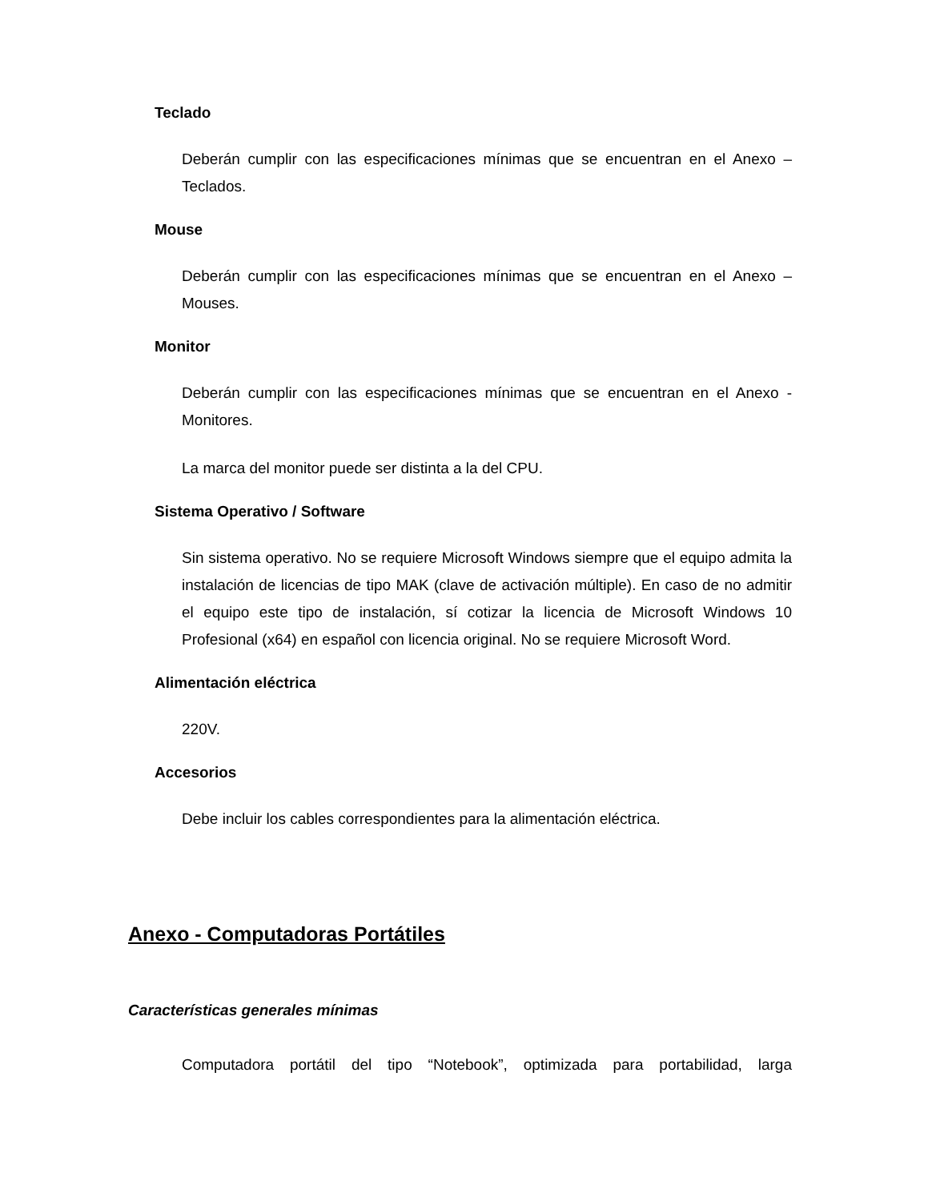Teclado
Deberán cumplir con las especificaciones mínimas que se encuentran en el Anexo – Teclados.
Mouse
Deberán cumplir con las especificaciones mínimas que se encuentran en el Anexo – Mouses.
Monitor
Deberán cumplir con las especificaciones mínimas que se encuentran en el Anexo - Monitores.
La marca del monitor puede ser distinta a la del CPU.
Sistema Operativo / Software
Sin sistema operativo. No se requiere Microsoft Windows siempre que el equipo admita la instalación de licencias de tipo MAK (clave de activación múltiple). En caso de no admitir el equipo este tipo de instalación, sí cotizar la licencia de Microsoft Windows 10 Profesional (x64) en español con licencia original. No se requiere Microsoft Word.
Alimentación eléctrica
220V.
Accesorios
Debe incluir los cables correspondientes para la alimentación eléctrica.
Anexo - Computadoras Portátiles
Características generales mínimas
Computadora portátil del tipo “Notebook”, optimizada para portabilidad, larga